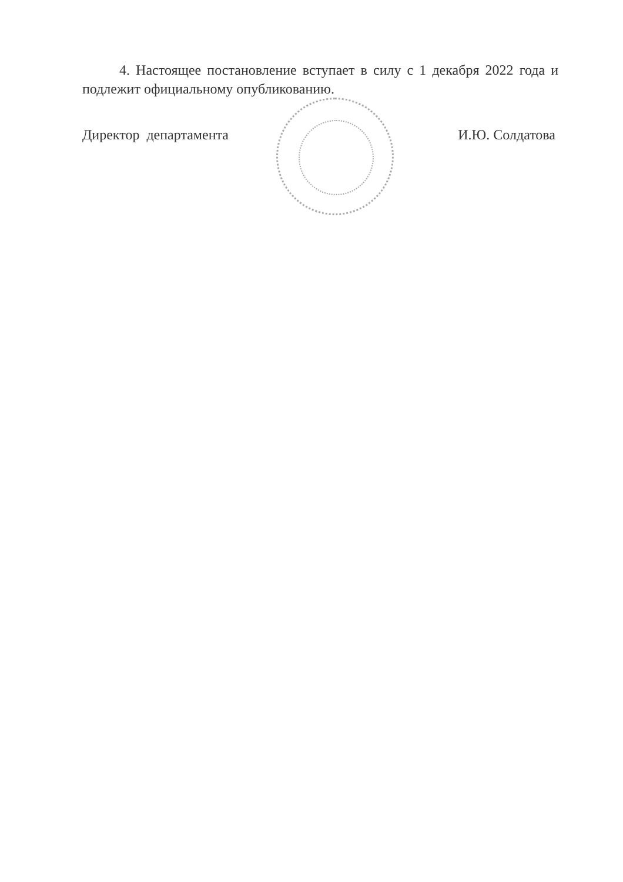4. Настоящее постановление вступает в силу с 1 декабря 2022 года и подлежит официальному опубликованию.
Директор департамента И.Ю. Солдатова